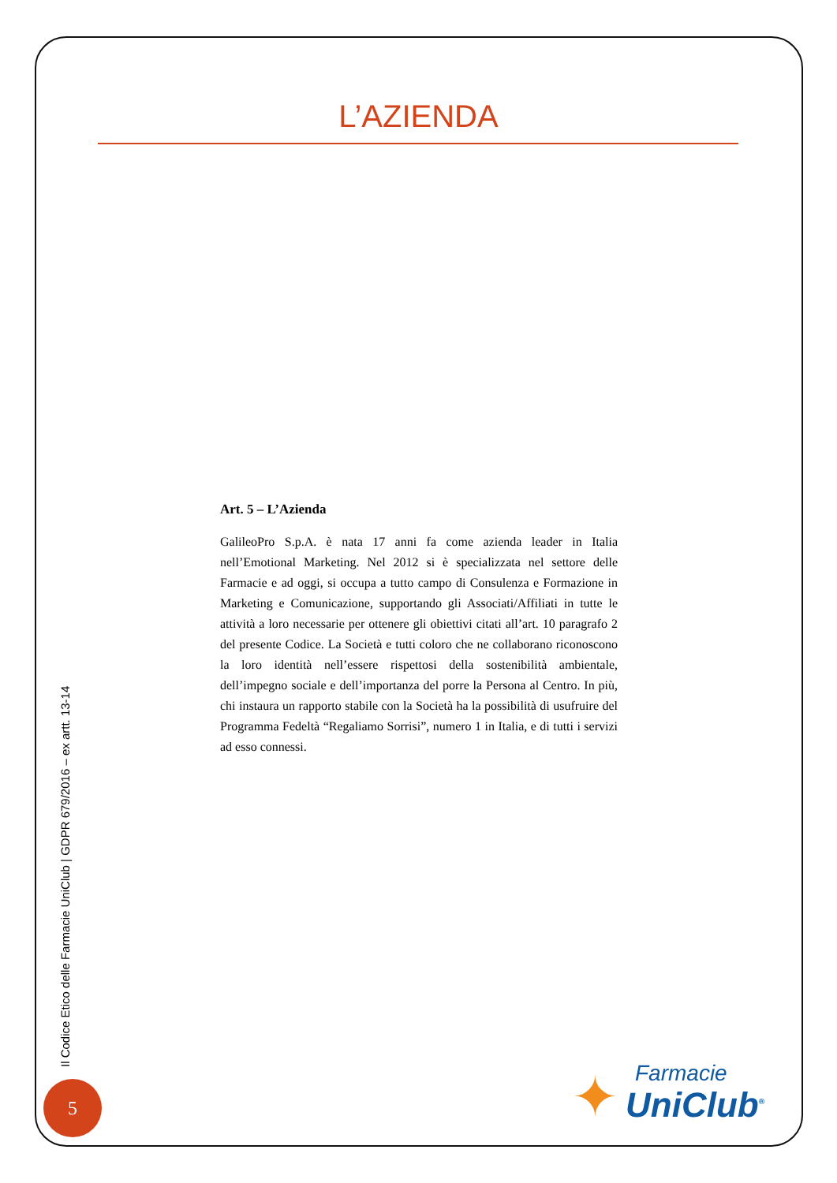L’AZIENDA
Art. 5 – L’Azienda
GalileoPro S.p.A. è nata 17 anni fa come azienda leader in Italia nell’Emotional Marketing. Nel 2012 si è specializzata nel settore delle Farmacie e ad oggi, si occupa a tutto campo di Consulenza e Formazione in Marketing e Comunicazione, supportando gli Associati/Affiliati in tutte le attività a loro necessarie per ottenere gli obiettivi citati all’art. 10 paragrafo 2 del presente Codice. La Società e tutti coloro che ne collaborano riconoscono la loro identità nell’essere rispettosi della sostenibilità ambientale, dell’impegno sociale e dell’importanza del porre la Persona al Centro. In più, chi instaura un rapporto stabile con la Società ha la possibilità di usufruire del Programma Fedeltà “Regaliamo Sorrisi”, numero 1 in Italia, e di tutti i servizi ad esso connessi.
Il Codice Etico delle Farmacie UniClub | GDPR 679/2016 – ex artt. 13-14
5
✦ Farmacie
UniClub<sup>®</sup>